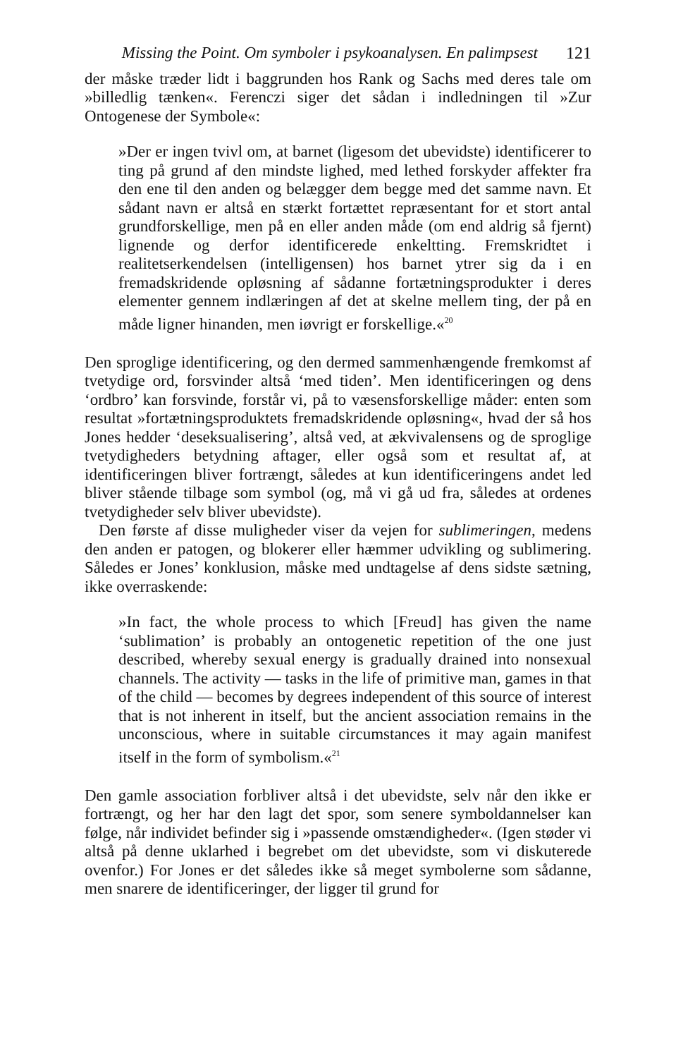Missing the Point. Om symboler i psykoanalysen. En palimpsest 121
der måske træder lidt i baggrunden hos Rank og Sachs med deres tale om »billedlig tænken«. Ferenczi siger det sådan i indledningen til »Zur Ontogenese der Symbole«:
»Der er ingen tvivl om, at barnet (ligesom det ubevidste) identificerer to ting på grund af den mindste lighed, med lethed forskyder affekter fra den ene til den anden og belægger dem begge med det samme navn. Et sådant navn er altså en stærkt fortættet repræsentant for et stort antal grundforskellige, men på en eller anden måde (om end aldrig så fjernt) lignende og derfor identificerede enkeltting. Fremskridtet i realitetserkendelsen (intelligensen) hos barnet ytrer sig da i en fremadskridende opløsning af sådanne fortætningsprodukter i deres elementer gennem indlæringen af det at skelne mellem ting, der på en måde ligner hinanden, men iøvrigt er forskellige.«<sup>20</sup>
Den sproglige identificering, og den dermed sammenhængende fremkomst af tvetydige ord, forsvinder altså ‘med tiden’. Men identificeringen og dens ‘ordbro’ kan forsvinde, forstår vi, på to væsensforskellige måder: enten som resultat »fortætningsproduktets fremadskridende opløsning«, hvad der så hos Jones hedder ‘deseksualisering’, altså ved, at ækvivalensens og de sproglige tvetydigheders betydning aftager, eller også som et resultat af, at identificeringen bliver fortrængt, således at kun identificeringens andet led bliver stående tilbage som symbol (og, må vi gå ud fra, således at ordenes tvetydigheder selv bliver ubevidste).
Den første af disse muligheder viser da vejen for sublimeringen, medens den anden er patogen, og blokerer eller hæmmer udvikling og sublimering. Således er Jones’ konklusion, måske med undtagelse af dens sidste sætning, ikke overraskende:
»In fact, the whole process to which [Freud] has given the name ‘sublimation’ is probably an ontogenetic repetition of the one just described, whereby sexual energy is gradually drained into nonsexual channels. The activity — tasks in the life of primitive man, games in that of the child — becomes by degrees independent of this source of interest that is not inherent in itself, but the ancient association remains in the unconscious, where in suitable circumstances it may again manifest itself in the form of symbolism.«<sup>21</sup>
Den gamle association forbliver altså i det ubevidste, selv når den ikke er fortrængt, og her har den lagt det spor, som senere symboldannelser kan følge, når individet befinder sig i »passende omstændigheder«. (Igen støder vi altså på denne uklarhed i begrebet om det ubevidste, som vi diskuterede ovenfor.) For Jones er det således ikke så meget symbolerne som sådanne, men snarere de identificeringer, der ligger til grund for